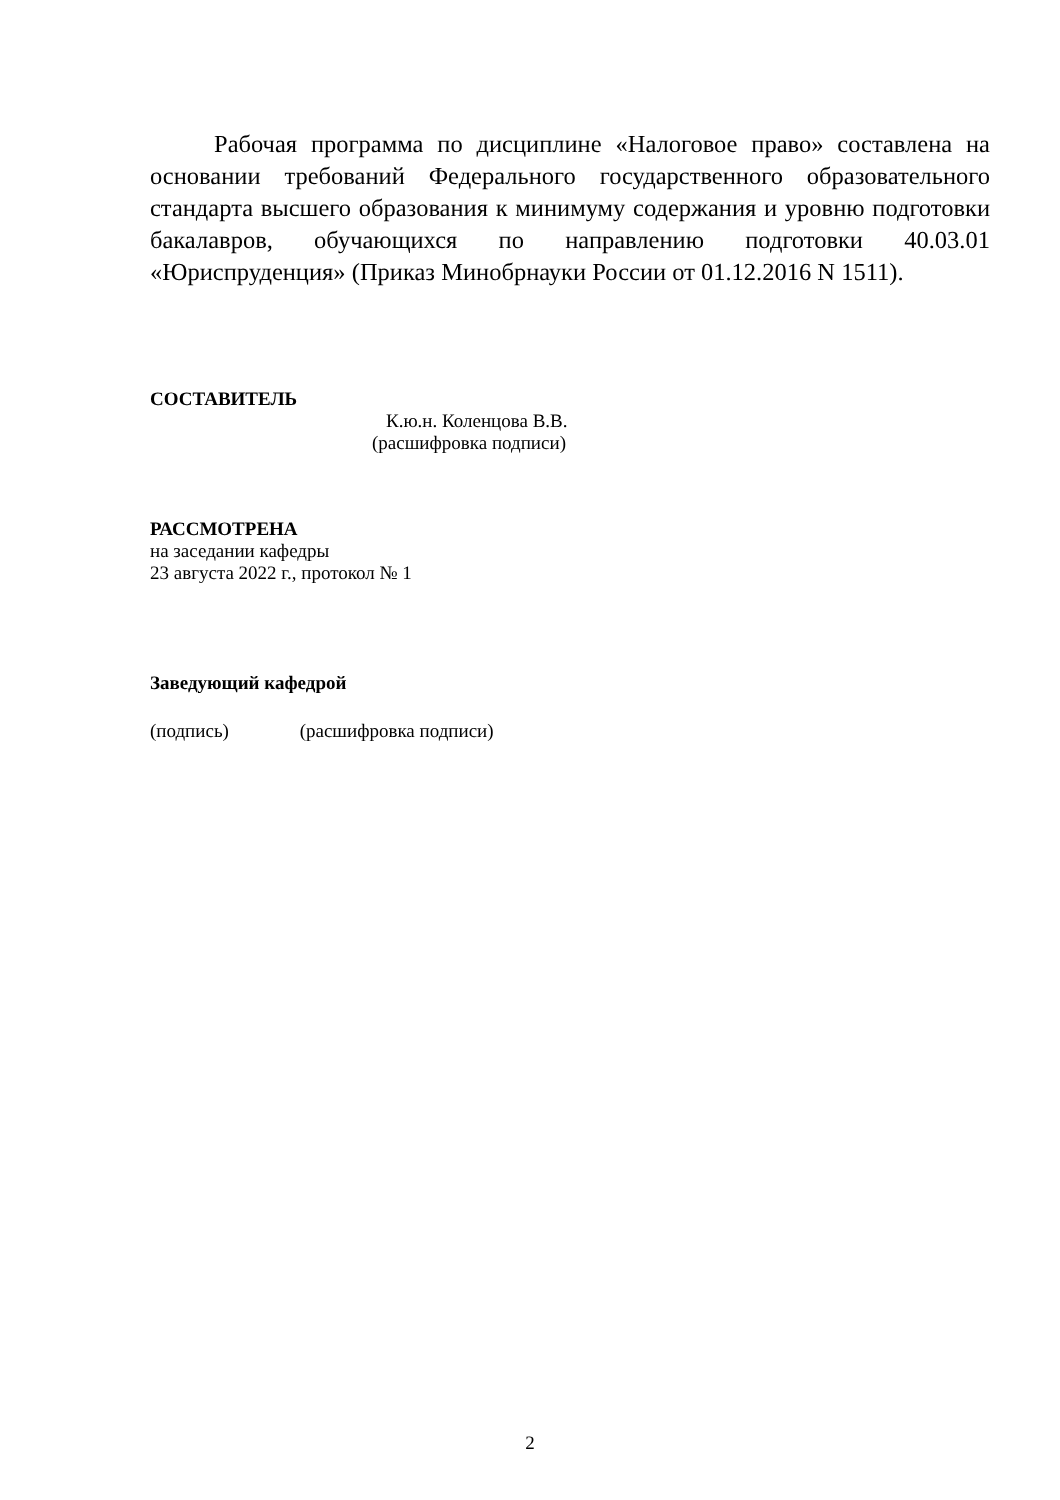Рабочая программа по дисциплине «Налоговое право» составлена на основании требований Федерального государственного образовательного стандарта высшего образования к минимуму содержания и уровню подготовки бакалавров, обучающихся по направлению подготовки 40.03.01 «Юриспруденция» (Приказ Минобрнауки России от 01.12.2016 N 1511).
СОСТАВИТЕЛЬ
К.ю.н. Коленцова В.В.
(расшифровка подписи)
РАССМОТРЕНА
на заседании кафедры
23 августа 2022 г., протокол № 1
Заведующий кафедрой
(подпись) (расшифровка подписи)
2